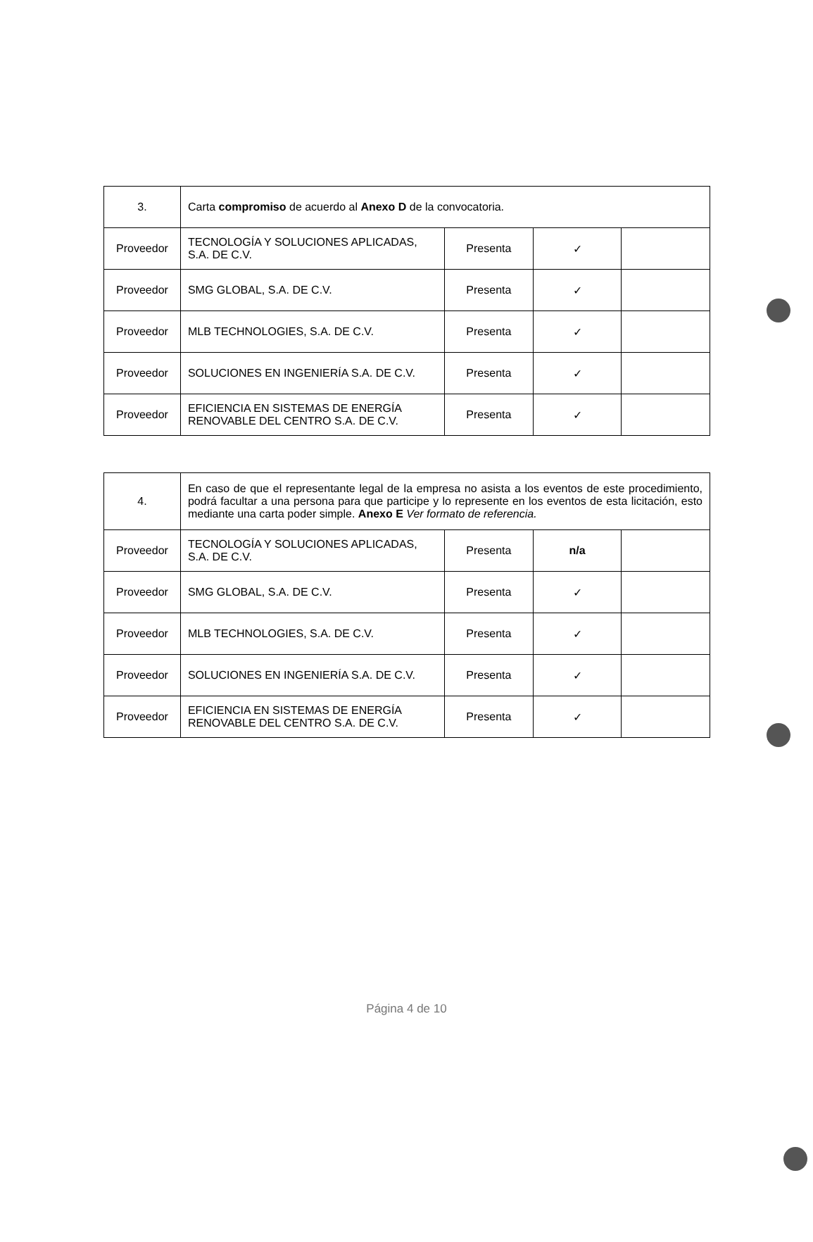| 3. | Carta compromiso de acuerdo al Anexo D de la convocatoria. | | | |
| Proveedor | TECNOLOGÍA Y SOLUCIONES APLICADAS, S.A. DE C.V. | Presenta | ✓ | |
| Proveedor | SMG GLOBAL, S.A. DE C.V. | Presenta | ✓ | |
| Proveedor | MLB TECHNOLOGIES, S.A. DE C.V. | Presenta | ✓ | |
| Proveedor | SOLUCIONES EN INGENIERÍA S.A. DE C.V. | Presenta | ✓ | |
| Proveedor | EFICIENCIA EN SISTEMAS DE ENERGÍA RENOVABLE DEL CENTRO S.A. DE C.V. | Presenta | ✓ | |
| 4. | En caso de que el representante legal de la empresa no asista a los eventos de este procedimiento, podrá facultar a una persona para que participe y lo represente en los eventos de esta licitación, esto mediante una carta poder simple. Anexo E Ver formato de referencia. | | | |
| Proveedor | TECNOLOGÍA Y SOLUCIONES APLICADAS, S.A. DE C.V. | Presenta | n/a | |
| Proveedor | SMG GLOBAL, S.A. DE C.V. | Presenta | ✓ | |
| Proveedor | MLB TECHNOLOGIES, S.A. DE C.V. | Presenta | ✓ | |
| Proveedor | SOLUCIONES EN INGENIERÍA S.A. DE C.V. | Presenta | ✓ | |
| Proveedor | EFICIENCIA EN SISTEMAS DE ENERGÍA RENOVABLE DEL CENTRO S.A. DE C.V. | Presenta | ✓ | |
Página 4 de 10